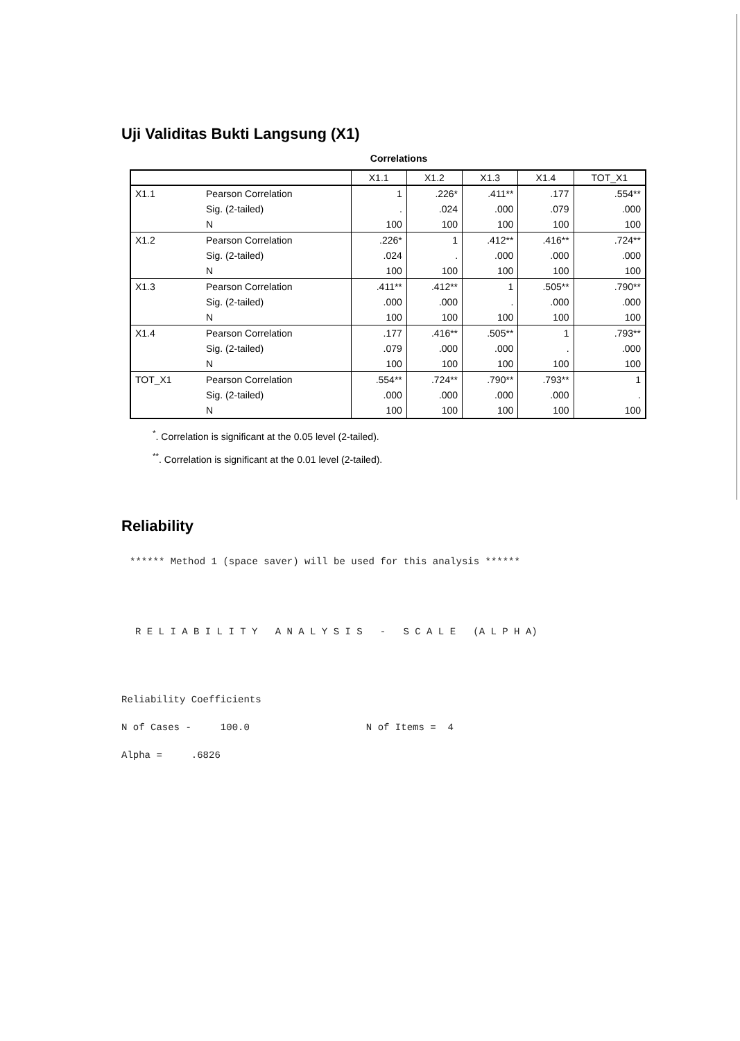Uji Validitas Bukti Langsung (X1)
Correlations
| | | X1.1 | X1.2 | X1.3 | X1.4 | TOT_X1 |
| --- | --- | --- | --- | --- | --- | --- |
| X1.1 | Pearson Correlation | 1 | .226* | .411** | .177 | .554** |
| | Sig. (2-tailed) | . | .024 | .000 | .079 | .000 |
| | N | 100 | 100 | 100 | 100 | 100 |
| X1.2 | Pearson Correlation | .226* | 1 | .412** | .416** | .724** |
| | Sig. (2-tailed) | .024 | . | .000 | .000 | .000 |
| | N | 100 | 100 | 100 | 100 | 100 |
| X1.3 | Pearson Correlation | .411** | .412** | 1 | .505** | .790** |
| | Sig. (2-tailed) | .000 | .000 | . | .000 | .000 |
| | N | 100 | 100 | 100 | 100 | 100 |
| X1.4 | Pearson Correlation | .177 | .416** | .505** | 1 | .793** |
| | Sig. (2-tailed) | .079 | .000 | .000 | . | .000 |
| | N | 100 | 100 | 100 | 100 | 100 |
| TOT_X1 | Pearson Correlation | .554** | .724** | .790** | .793** | 1 |
| | Sig. (2-tailed) | .000 | .000 | .000 | .000 | . |
| | N | 100 | 100 | 100 | 100 | 100 |
<sup>*</sup>. Correlation is significant at the 0.05 level (2-tailed).
<sup>**</sup>. Correlation is significant at the 0.01 level (2-tailed).
Reliability
****** Method 1 (space saver) will be used for this analysis ******
R E L I A B I L I T Y A N A L Y S I S - S C A L E (A L P H A)
Reliability Coefficients N of Cases - 100.0 N of Items = 4 Alpha = .6826